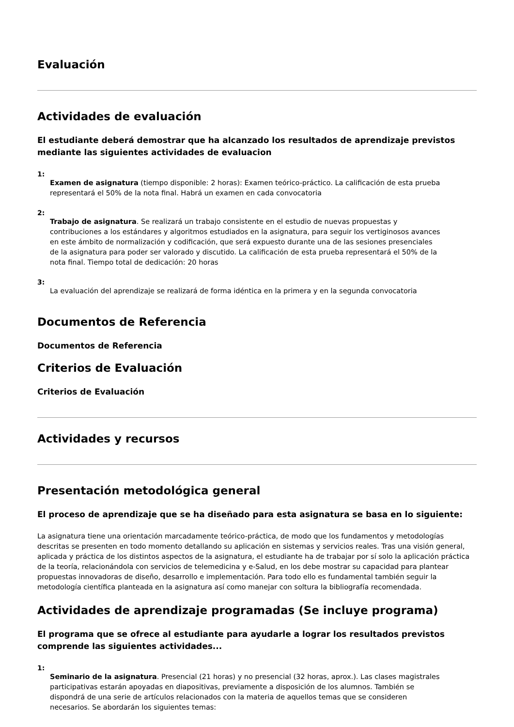Evaluación
Actividades de evaluación
El estudiante deberá demostrar que ha alcanzado los resultados de aprendizaje previstos mediante las siguientes actividades de evaluacion
1:
Examen de asignatura (tiempo disponible: 2 horas): Examen teórico-práctico. La calificación de esta prueba representará el 50% de la nota final. Habrá un examen en cada convocatoria
2:
Trabajo de asignatura. Se realizará un trabajo consistente en el estudio de nuevas propuestas y contribuciones a los estándares y algoritmos estudiados en la asignatura, para seguir los vertiginosos avances en este ámbito de normalización y codificación, que será expuesto durante una de las sesiones presenciales de la asignatura para poder ser valorado y discutido. La calificación de esta prueba representará el 50% de la nota final. Tiempo total de dedicación: 20 horas
3:
La evaluación del aprendizaje se realizará de forma idéntica en la primera y en la segunda convocatoria
Documentos de Referencia
Documentos de Referencia
Criterios de Evaluación
Criterios de Evaluación
Actividades y recursos
Presentación metodológica general
El proceso de aprendizaje que se ha diseñado para esta asignatura se basa en lo siguiente:
La asignatura tiene una orientación marcadamente teórico-práctica, de modo que los fundamentos y metodologías descritas se presenten en todo momento detallando su aplicación en sistemas y servicios reales. Tras una visión general, aplicada y práctica de los distintos aspectos de la asignatura, el estudiante ha de trabajar por sí solo la aplicación práctica de la teoría, relacionándola con servicios de telemedicina y e-Salud, en los debe mostrar su capacidad para plantear propuestas innovadoras de diseño, desarrollo e implementación. Para todo ello es fundamental también seguir la metodología científica planteada en la asignatura así como manejar con soltura la bibliografía recomendada.
Actividades de aprendizaje programadas (Se incluye programa)
El programa que se ofrece al estudiante para ayudarle a lograr los resultados previstos comprende las siguientes actividades...
1:
Seminario de la asignatura. Presencial (21 horas) y no presencial (32 horas, aprox.). Las clases magistrales participativas estarán apoyadas en diapositivas, previamente a disposición de los alumnos. También se dispondrá de una serie de artículos relacionados con la materia de aquellos temas que se consideren necesarios. Se abordarán los siguientes temas: